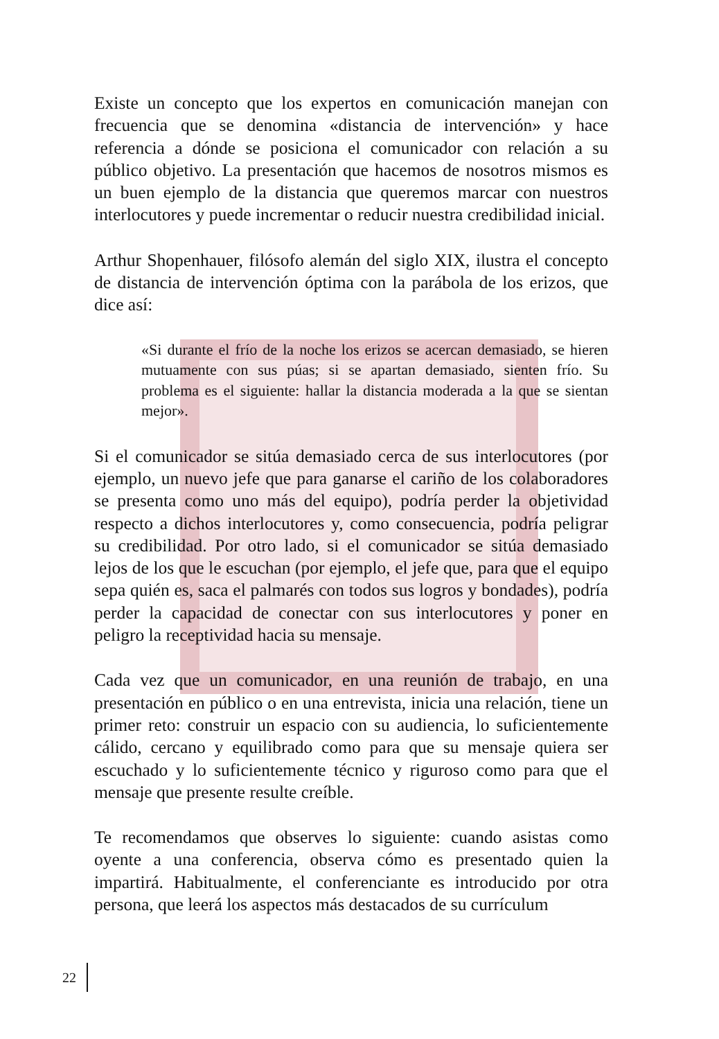Existe un concepto que los expertos en comunicación manejan con frecuencia que se denomina «distancia de intervención» y hace referencia a dónde se posiciona el comunicador con relación a su público objetivo. La presentación que hacemos de nosotros mismos es un buen ejemplo de la distancia que queremos marcar con nuestros interlocutores y puede incrementar o reducir nuestra credibilidad inicial.
Arthur Shopenhauer, filósofo alemán del siglo XIX, ilustra el concepto de distancia de intervención óptima con la parábola de los erizos, que dice así:
«Si durante el frío de la noche los erizos se acercan demasiado, se hieren mutuamente con sus púas; si se apartan demasiado, sienten frío. Su problema es el siguiente: hallar la distancia moderada a la que se sientan mejor».
Si el comunicador se sitúa demasiado cerca de sus interlocutores (por ejemplo, un nuevo jefe que para ganarse el cariño de los colaboradores se presenta como uno más del equipo), podría perder la objetividad respecto a dichos interlocutores y, como consecuencia, podría peligrar su credibilidad. Por otro lado, si el comunicador se sitúa demasiado lejos de los que le escuchan (por ejemplo, el jefe que, para que el equipo sepa quién es, saca el palmarés con todos sus logros y bondades), podría perder la capacidad de conectar con sus interlocutores y poner en peligro la receptividad hacia su mensaje.
Cada vez que un comunicador, en una reunión de trabajo, en una presentación en público o en una entrevista, inicia una relación, tiene un primer reto: construir un espacio con su audiencia, lo suficientemente cálido, cercano y equilibrado como para que su mensaje quiera ser escuchado y lo suficientemente técnico y riguroso como para que el mensaje que presente resulte creíble.
Te recomendamos que observes lo siguiente: cuando asistas como oyente a una conferencia, observa cómo es presentado quien la impartirá. Habitualmente, el conferenciante es introducido por otra persona, que leerá los aspectos más destacados de su currículum
22